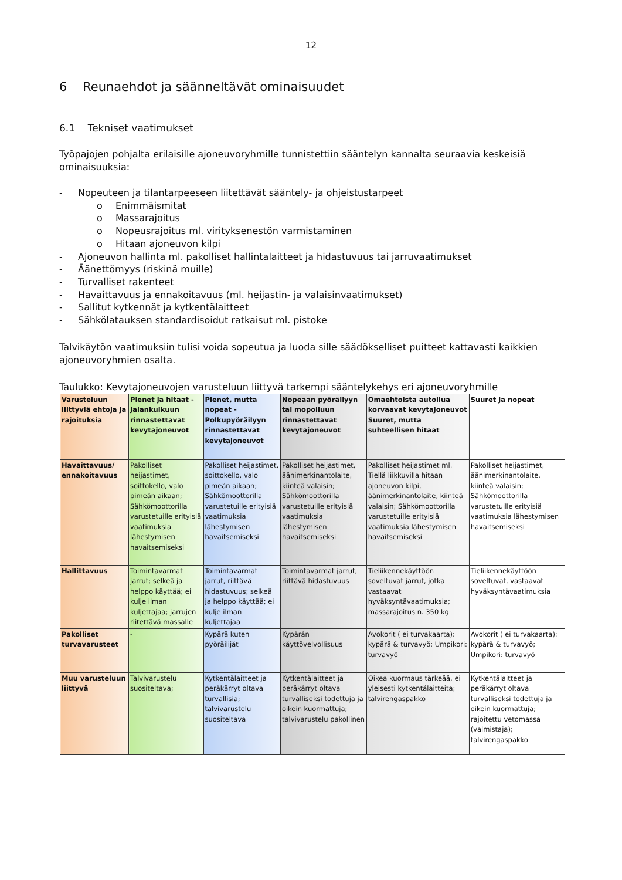12
6 Reunaehdot ja säänneltävät ominaisuudet
6.1 Tekniset vaatimukset
Työpajojen pohjalta erilaisille ajoneuvoryhmille tunnistettiin sääntelyn kannalta seuraavia keskeisiä ominaisuuksia:
- Nopeuteen ja tilantarpeeseen liitettävät sääntely- ja ohjeistustarpeet
o Enimmäismitat
o Massarajoitus
o Nopeusrajoitus ml. virityksenestön varmistaminen
o Hitaan ajoneuvon kilpi
- Ajoneuvon hallinta ml. pakolliset hallintalaitteet ja hidastuvuus tai jarruvaatimukset
- Äänettömyys (riskinä muille)
- Turvalliset rakenteet
- Havaittavuus ja ennakoitavuus (ml. heijastin- ja valaisinvaatimukset)
- Sallitut kytkennät ja kytkentälaitteet
- Sähkölatauksen standardisoidut ratkaisut ml. pistoke
Talvikäytön vaatimuksiin tulisi voida sopeutua ja luoda sille säädökselliset puitteet kattavasti kaikkien ajoneuvoryhmien osalta.
Taulukko: Kevytajoneuvojen varusteluun liittyvä tarkempi sääntelykehys eri ajoneuvoryhmille
| Varusteluun liittyviä ehtoja ja rajoituksia | Pienet ja hitaat - Jalankulkuun rinnastettavat kevytajoneuvot | Pienet, mutta nopeat - Polkupyöräilyyn rinnastettavat kevytajoneuvot | Nopeaan pyöräilyyn tai mopoiluun rinnastettavat kevytajoneuvot | Omaehtoista autoilua korvaavat kevytajoneuvot Suuret, mutta suhteellisen hitaat | Suuret ja nopeat |
| --- | --- | --- | --- | --- | --- |
| Havaittavuus/ ennakoitavuus | Pakolliset heijastimet, soittokello, valo pimeän aikaan; Sähkömoottorilla varustetuille erityisiä vaatimuksia lähestymisen havaitsemiseksi | Pakolliset heijastimet, soittokello, valo pimeän aikaan; Sähkömoottorilla varustetuille erityisiä vaatimuksia lähestymisen havaitsemiseksi | Pakolliset heijastimet, äänimerkinantolaite, kiinteä valaisin; Sähkömoottorilla varustetuille erityisiä vaatimuksia lähestymisen havaitsemiseksi | Pakolliset heijastimet ml. Tiellä liikkuvilla hitaan ajoneuvon kilpi, äänimerkinantolaite, kiinteä valaisin; Sähkömoottorilla varustetuille erityisiä vaatimuksia lähestymisen havaitsemiseksi | Pakolliset heijastimet, äänimerkinantolaite, kiinteä valaisin; Sähkömoottorilla varustetuille erityisiä vaatimuksia lähestymisen havaitsemiseksi |
| Hallittavuus | Toimintavarmat jarrut; selkeä ja helppo käyttää; ei kulje ilman kuljettajaa; jarrujen riitettävä massalle | Toimintavarmat jarrut, riittävä hidastuvuus; selkeä ja helppo käyttää; ei kulje ilman kuljettajaa | Toimintavarmat jarrut, riittävä hidastuvuus | Tieliikennekäyttöön soveltuvat jarrut, jotka vastaavat hyväksyntävaatimuksia; massarajoitus n. 350 kg | Tieliikennekäyttöön soveltuvat, vastaavat hyväksyntävaatimuksia |
| Pakolliset turvavarusteet | - | Kypärä kuten pyöräilijät | Kypärän käyttövelvollisuus | Avokorit ( ei turvakaarta): kypärä & turvavyö; Umpikori: turvavyö | Avokorit ( ei turvakaarta): kypärä & turvavyö; Umpikori: turvavyö |
| Muu varusteluun liittyvä | Talvivarustelu suositeltava; | Kytkentälaitteet ja peräkärryt oltava turvallisia; talvivarustelu suositeltava | Kytkentälaitteet ja peräkärryt oltava turvalliseksi todettuja ja oikein kuormattuja; talvivarustelu pakollinen | Oikea kuormaus tärkeää, ei yleisesti kytkentälaitteita; talvirengaspakko | Kytkentälaitteet ja peräkärryt oltava turvalliseksi todettuja ja oikein kuormattuja; rajoitettu vetomassa (valmistaja); talvirengaspakko |